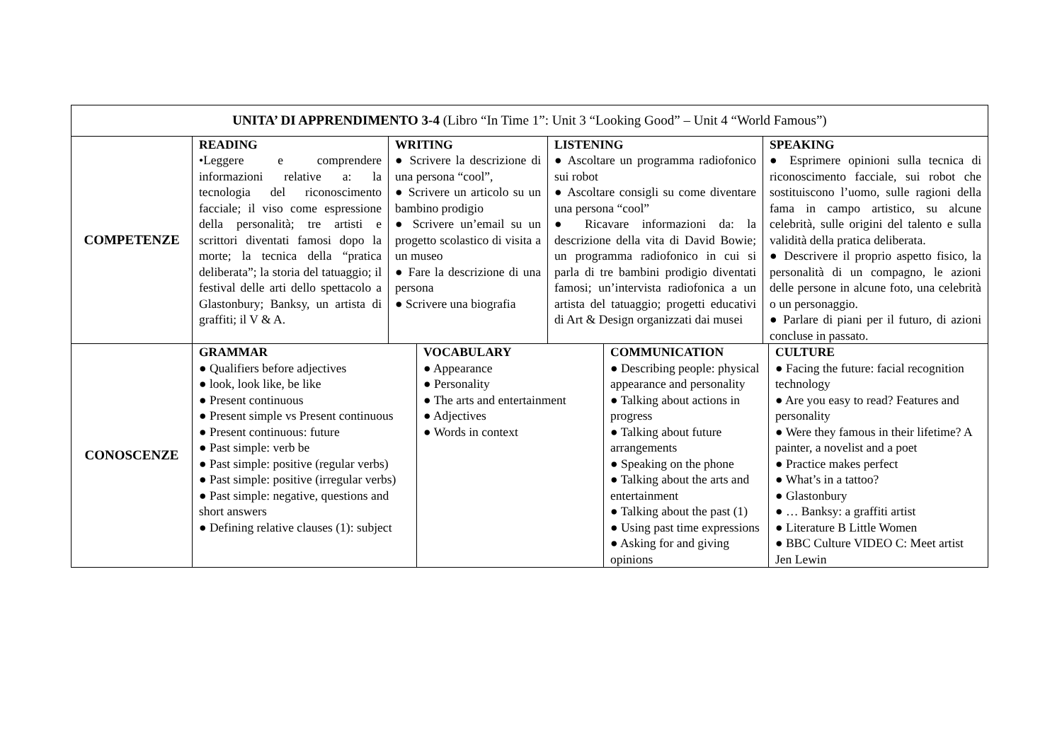| UNITA’ DI APPRENDIMENTO 3-4 (Libro “In Time 1”: Unit 3 “Looking Good” – Unit 4 “World Famous”) | |
| COMPETENZE | / READING •Leggere e comprendere informazioni relative a: la tecnologia del riconoscimento facciale; il viso come espressione della personalità; tre artisti e scrittori diventati famosi dopo la morte; la tecnica della “pratica deliberata”; la storia del tatuaggio; il festival delle arti dello spettacolo a Glastonbury; Banksy, un artista di graffiti; il V & A. / WRITING ● Scrivere la descrizione di una persona “cool”, ● Scrivere un articolo su un bambino prodigio ● Scrivere un’email su un progetto scolastico di visita a un museo ● Fare la descrizione di una persona ● Scrivere una biografia / LISTENING ● Ascoltare un programma radiofonico sui robot ● Ascoltare consigli su come diventare una persona “cool” ● Ricavare informazioni da: la descrizione della vita di David Bowie; un programma radiofonico in cui si parla di tre bambini prodigio diventati famosi; un’intervista radiofonica a un artista del tatuaggio; progetti educativi di Art & Design organizzati dai musei / SPEAKING ● Esprimere opinioni sulla tecnica di riconoscimento facciale, sui robot che sostituiscono l’uomo, sulle ragioni della fama in campo artistico, su alcune celebrità, sulle origini del talento e sulla validità della pratica deliberata. ● Descrivere il proprio aspetto fisico, la personalità di un compagno, le azioni delle persone in alcune foto, una celebrità o un personaggio. ● Parlare di piani per il futuro, di azioni concluse in passato. / |
| CONOSCENZE | / GRAMMAR ● Qualifiers before adjectives ● look, look like, be like ● Present continuous ● Present simple vs Present continuous ● Present continuous: future ● Past simple: verb be ● Past simple: positive (regular verbs) ● Past simple: positive (irregular verbs) ● Past simple: negative, questions and short answers ● Defining relative clauses (1): subject / VOCABULARY ● Appearance ● Personality ● The arts and entertainment ● Adjectives ● Words in context / COMMUNICATION ● Describing people: physical appearance and personality ● Talking about actions in progress ● Talking about future arrangements ● Speaking on the phone ● Talking about the arts and entertainment ● Talking about the past (1) ● Using past time expressions ● Asking for and giving opinions / CULTURE ● Facing the future: facial recognition technology ● Are you easy to read? Features and personality ● Were they famous in their lifetime? A painter, a novelist and a poet ● Practice makes perfect ● What’s in a tattoo? ● Glastonbury ● … Banksy: a graffiti artist ● Literature B Little Women ● BBC Culture VIDEO C: Meet artist Jen Lewin / |